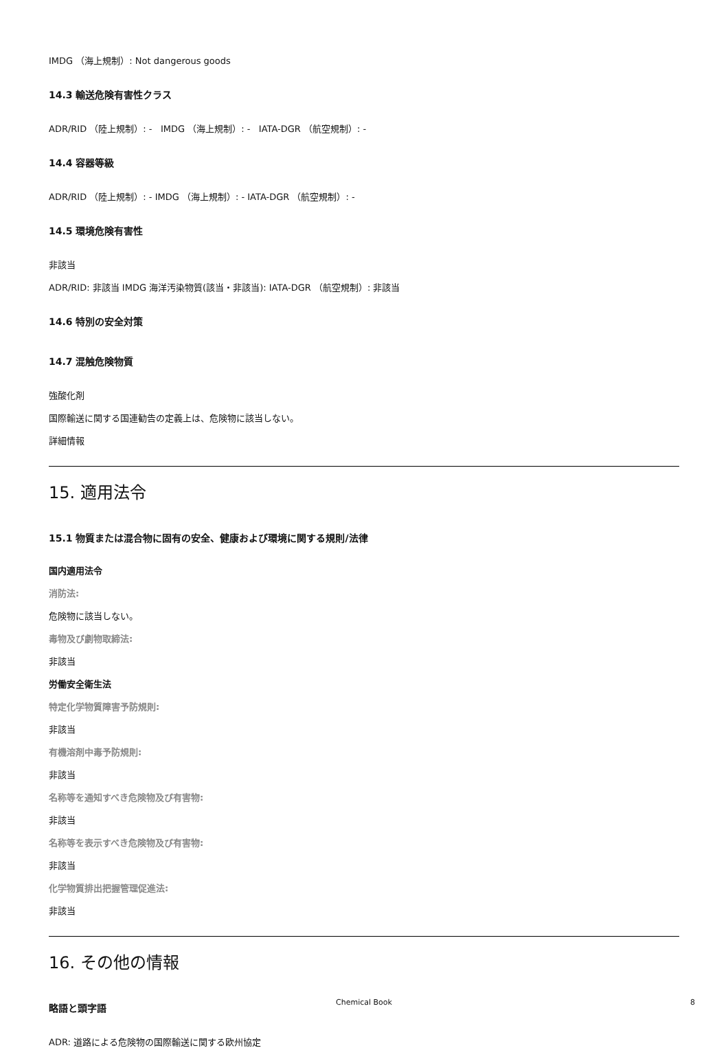IMDG （海上規制）: Not dangerous goods
14.3 輸送危険有害性クラス
ADR/RID （陸上規制）: - IMDG （海上規制）: - IATA-DGR （航空規制）: -
14.4 容器等級
ADR/RID （陸上規制）: - IMDG （海上規制）: - IATA-DGR （航空規制）: -
14.5 環境危険有害性
非該当
ADR/RID: 非該当 IMDG 海洋汚染物質(該当・非該当): IATA-DGR （航空規制）: 非該当
14.6 特別の安全対策
14.7 混触危険物質
強酸化剤
国際輸送に関する国連勧告の定義上は、危険物に該当しない。
詳細情報
15. 適用法令
15.1 物質または混合物に固有の安全、健康および環境に関する規則/法律
国内適用法令
消防法:
危険物に該当しない。
毒物及び劇物取締法:
非該当
労働安全衛生法
特定化学物質障害予防規則:
非該当
有機溶剤中毒予防規則:
非該当
名称等を通知すべき危険物及び有害物:
非該当
名称等を表示すべき危険物及び有害物:
非該当
化学物質排出把握管理促進法:
非該当
16. その他の情報
略語と頭字語
ADR: 道路による危険物の国際輸送に関する欧州協定
Chemical Book 8